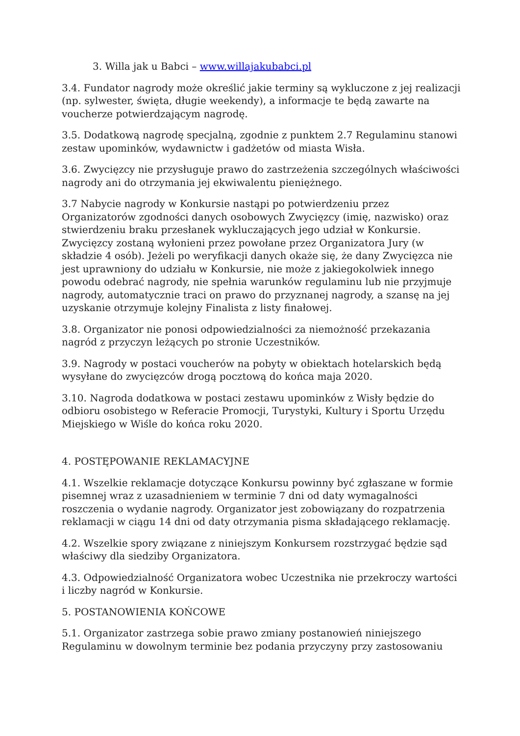3. Willa jak u Babci – www.willajakubabci.pl
3.4. Fundator nagrody może określić jakie terminy są wykluczone z jej realizacji (np. sylwester, święta, długie weekendy), a informacje te będą zawarte na voucherze potwierdzającym nagrodę.
3.5. Dodatkową nagrodę specjalną, zgodnie z punktem 2.7 Regulaminu stanowi zestaw upominków, wydawnictw i gadżetów od miasta Wisła.
3.6. Zwycięzcy nie przysługuje prawo do zastrzeżenia szczególnych właściwości nagrody ani do otrzymania jej ekwiwalentu pieniężnego.
3.7 Nabycie nagrody w Konkursie nastąpi po potwierdzeniu przez Organizatorów zgodności danych osobowych Zwycięzcy (imię, nazwisko) oraz stwierdzeniu braku przesłanek wykluczających jego udział w Konkursie. Zwycięzcy zostaną wyłonieni przez powołane przez Organizatora Jury (w składzie 4 osób). Jeżeli po weryfikacji danych okaże się, że dany Zwycięzca nie jest uprawniony do udziału w Konkursie, nie może z jakiegokolwiek innego powodu odebrać nagrody, nie spełnia warunków regulaminu lub nie przyjmuje nagrody, automatycznie traci on prawo do przyznanej nagrody, a szansę na jej uzyskanie otrzymuje kolejny Finalista z listy finałowej.
3.8. Organizator nie ponosi odpowiedzialności za niemożność przekazania nagród z przyczyn leżących po stronie Uczestników.
3.9. Nagrody w postaci voucherów na pobyty w obiektach hotelarskich będą wysyłane do zwycięzców drogą pocztową do końca maja 2020.
3.10. Nagroda dodatkowa w postaci zestawu upominków z Wisły będzie do odbioru osobistego w Referacie Promocji, Turystyki, Kultury i Sportu Urzędu Miejskiego w Wiśle do końca roku 2020.
4. POSTĘPOWANIE REKLAMACYJNE
4.1. Wszelkie reklamacje dotyczące Konkursu powinny być zgłaszane w formie pisemnej wraz z uzasadnieniem w terminie 7 dni od daty wymagalności roszczenia o wydanie nagrody. Organizator jest zobowiązany do rozpatrzenia reklamacji w ciągu 14 dni od daty otrzymania pisma składającego reklamację.
4.2. Wszelkie spory związane z niniejszym Konkursem rozstrzygać będzie sąd właściwy dla siedziby Organizatora.
4.3. Odpowiedzialność Organizatora wobec Uczestnika nie przekroczy wartości i liczby nagród w Konkursie.
5. POSTANOWIENIA KOŃCOWE
5.1. Organizator zastrzega sobie prawo zmiany postanowień niniejszego Regulaminu w dowolnym terminie bez podania przyczyny przy zastosowaniu